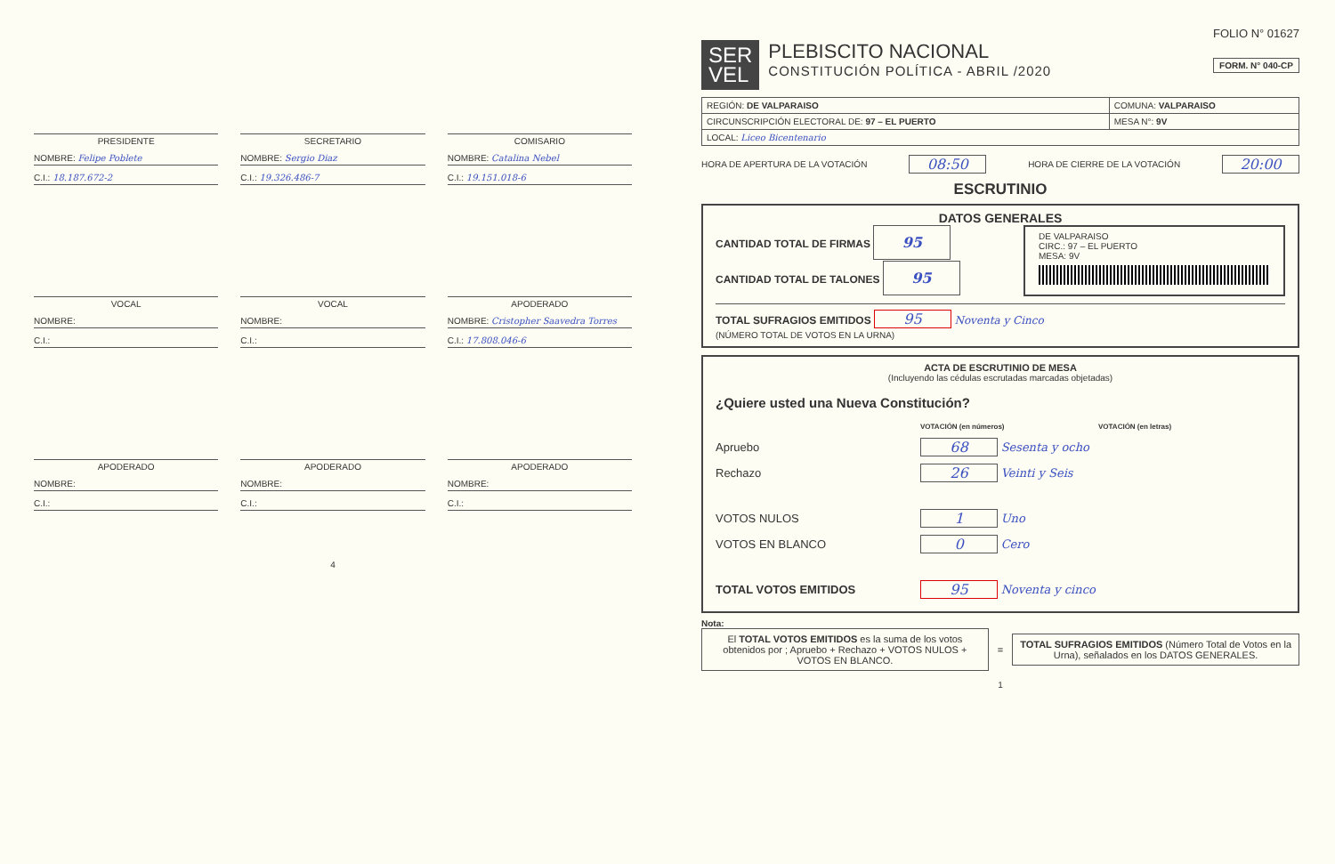PRESIDENTE
NOMBRE: Felipe Poblete
C.I.: 18.187.672-2
SECRETARIO
NOMBRE: Sergio Diaz
C.I.: 19.326.486-7
COMISARIO
NOMBRE: Catalina Nebel
C.I.: 19.151.018-6
VOCAL
NOMBRE:
C.I.:
VOCAL
NOMBRE:
C.I.:
APODERADO
NOMBRE: Cristopher Saavedra Torres
C.I.: 17.808.046-6
APODERADO
NOMBRE:
C.I.:
APODERADO
NOMBRE:
C.I.:
APODERADO
NOMBRE:
C.I.:
4
FOLIO N° 01627
SER
VEL
PLEBISCITO NACIONAL
CONSTITUCIÓN POLÍTICA - ABRIL /2020
FORM. N° 040-CP
| REGIÓN: DE VALPARAISO | COMUNA: VALPARAISO | |
| CIRCUNSCRIPCIÓN ELECTORAL DE: 97 – EL PUERTO | | MESA N°: 9V |
| LOCAL: Liceo Bicentenario | | |
HORA DE APERTURA DE LA VOTACIÓN 08:50 HORA DE CIERRE DE LA VOTACIÓN 20:00
ESCRUTINIO
DATOS GENERALES
CANTIDAD TOTAL DE FIRMAS 95
CANTIDAD TOTAL DE TALONES 95
DE VALPARAISO
CIRC.: 97 – EL PUERTO
MESA: 9V
TOTAL SUFRAGIOS EMITIDOS 95 Noventa y Cinco
(NÚMERO TOTAL DE VOTOS EN LA URNA)
ACTA DE ESCRUTINIO DE MESA
(Incluyendo las cédulas escrutadas marcadas objetadas)
¿Quiere usted una Nueva Constitución?
VOTACIÓN (en números) VOTACIÓN (en letras)
Apruebo 68 Sesenta y ocho
Rechazo 26 Veinti y Seis
VOTOS NULOS 1 Uno
VOTOS EN BLANCO 0 Cero
TOTAL VOTOS EMITIDOS 95 Noventa y cinco
Nota:
El TOTAL VOTOS EMITIDOS es la suma de los votos obtenidos por ; Apruebo + Rechazo + VOTOS NULOS + VOTOS EN BLANCO.
=
TOTAL SUFRAGIOS EMITIDOS (Número Total de Votos en la Urna), señalados en los DATOS GENERALES.
1